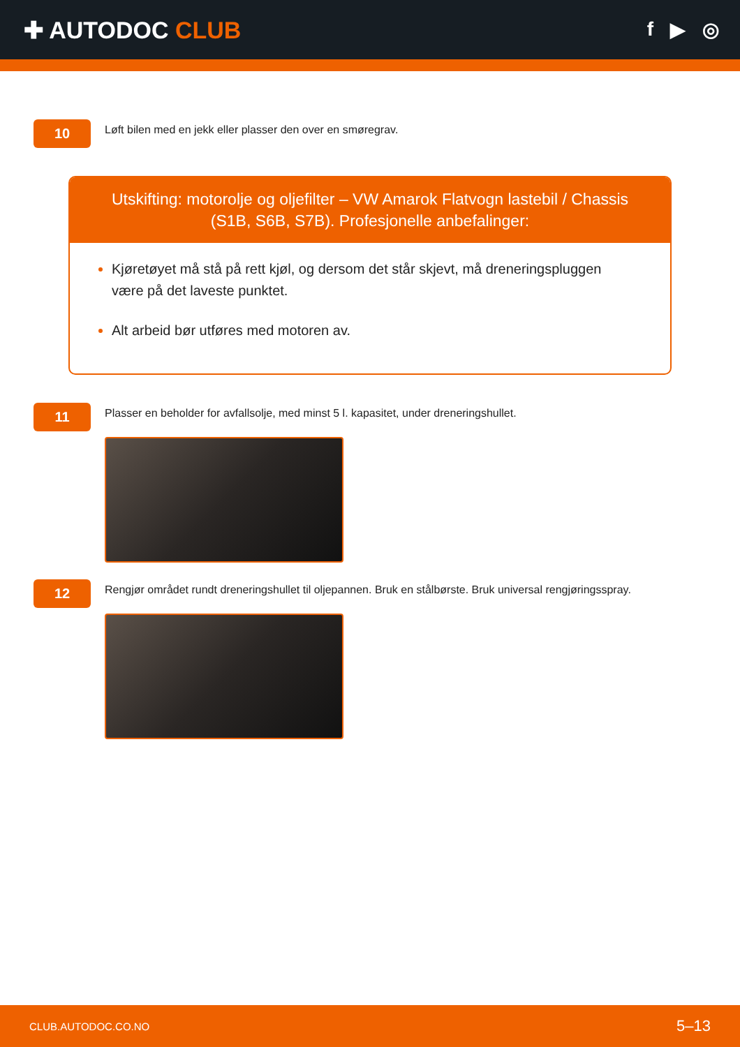✚ AUTODOC CLUB
f ▶ ◎
10
Løft bilen med en jekk eller plasser den over en smøregrav.
Utskifting: motorolje og oljefilter – VW Amarok Flatvogn lastebil / Chassis (S1B, S6B, S7B). Profesjonelle anbefalinger:
Kjøretøyet må stå på rett kjøl, og dersom det står skjevt, må dreneringspluggen være på det laveste punktet.
Alt arbeid bør utføres med motoren av.
11
Plasser en beholder for avfallsolje, med minst 5 l. kapasitet, under dreneringshullet.
12
Rengjør området rundt dreneringshullet til oljepannen. Bruk en stålbørste. Bruk universal rengjøringsspray.
CLUB.AUTODOC.CO.NO 5–13